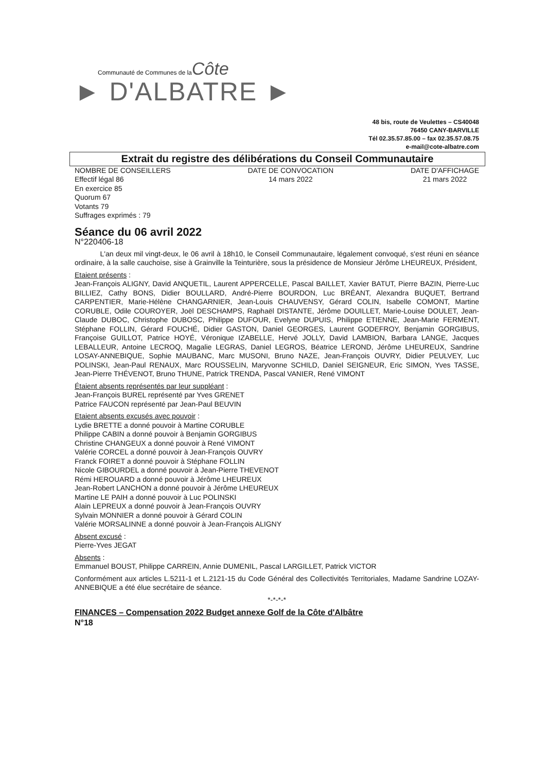Communauté de Communes de la Côte
► D'ALBATRE ►
48 bis, route de Veulettes – CS40048
76450 CANY-BARVILLE
Tél 02.35.57.85.00 – fax 02.35.57.08.75
e-mail@cote-albatre.com
Extrait du registre des délibérations du Conseil Communautaire
NOMBRE DE CONSEILLERS
Effectif légal 86
En exercice 85
Quorum 67
Votants 79
Suffrages exprimés : 79
DATE DE CONVOCATION
14 mars 2022
DATE D'AFFICHAGE
21 mars 2022
Séance du 06 avril 2022
N°220406-18
L'an deux mil vingt-deux, le 06 avril à 18h10, le Conseil Communautaire, légalement convoqué, s'est réuni en séance ordinaire, à la salle cauchoise, sise à Grainville la Teinturière, sous la présidence de Monsieur Jérôme LHEUREUX, Président,
Etaient présents :
Jean-François ALIGNY, David ANQUETIL, Laurent APPERCELLE, Pascal BAILLET, Xavier BATUT, Pierre BAZIN, Pierre-Luc BILLIEZ, Cathy BONS, Didier BOULLARD, André-Pierre BOURDON, Luc BRÉANT, Alexandra BUQUET, Bertrand CARPENTIER, Marie-Hélène CHANGARNIER, Jean-Louis CHAUVENSY, Gérard COLIN, Isabelle COMONT, Martine CORUBLE, Odile COUROYER, Joël DESCHAMPS, Raphaël DISTANTE, Jérôme DOUILLET, Marie-Louise DOULET, Jean-Claude DUBOC, Christophe DUBOSC, Philippe DUFOUR, Evelyne DUPUIS, Philippe ETIENNE, Jean-Marie FERMENT, Stéphane FOLLIN, Gérard FOUCHÉ, Didier GASTON, Daniel GEORGES, Laurent GODEFROY, Benjamin GORGIBUS, Françoise GUILLOT, Patrice HOYÉ, Véronique IZABELLE, Hervé JOLLY, David LAMBION, Barbara LANGE, Jacques LEBALLEUR, Antoine LECROQ, Magalie LEGRAS, Daniel LEGROS, Béatrice LEROND, Jérôme LHEUREUX, Sandrine LOSAY-ANNEBIQUE, Sophie MAUBANC, Marc MUSONI, Bruno NAZE, Jean-François OUVRY, Didier PEULVEY, Luc POLINSKI, Jean-Paul RENAUX, Marc ROUSSELIN, Maryvonne SCHILD, Daniel SEIGNEUR, Eric SIMON, Yves TASSE, Jean-Pierre THÉVENOT, Bruno THUNE, Patrick TRENDA, Pascal VANIER, René VIMONT
Étaient absents représentés par leur suppléant :
Jean-François BUREL représenté par Yves GRENET
Patrice FAUCON représenté par Jean-Paul BEUVIN
Etaient absents excusés avec pouvoir :
Lydie BRETTE a donné pouvoir à Martine CORUBLE
Philippe CABIN a donné pouvoir à Benjamin GORGIBUS
Christine CHANGEUX a donné pouvoir à René VIMONT
Valérie CORCEL a donné pouvoir à Jean-François OUVRY
Franck FOIRET a donné pouvoir à Stéphane FOLLIN
Nicole GIBOURDEL a donné pouvoir à Jean-Pierre THEVENOT
Rémi HEROUARD a donné pouvoir à Jérôme LHEUREUX
Jean-Robert LANCHON a donné pouvoir à Jérôme LHEUREUX
Martine LE PAIH a donné pouvoir à Luc POLINSKI
Alain LEPREUX a donné pouvoir à Jean-François OUVRY
Sylvain MONNIER a donné pouvoir à Gérard COLIN
Valérie MORSALINNE a donné pouvoir à Jean-François ALIGNY
Absent excusé :
Pierre-Yves JEGAT
Absents :
Emmanuel BOUST, Philippe CARREIN, Annie DUMENIL, Pascal LARGILLET, Patrick VICTOR
Conformément aux articles L.5211-1 et L.2121-15 du Code Général des Collectivités Territoriales, Madame Sandrine LOZAY-ANNEBIQUE a été élue secrétaire de séance.
*-*-*-*
FINANCES – Compensation 2022 Budget annexe Golf de la Côte d'Albâtre
N°18